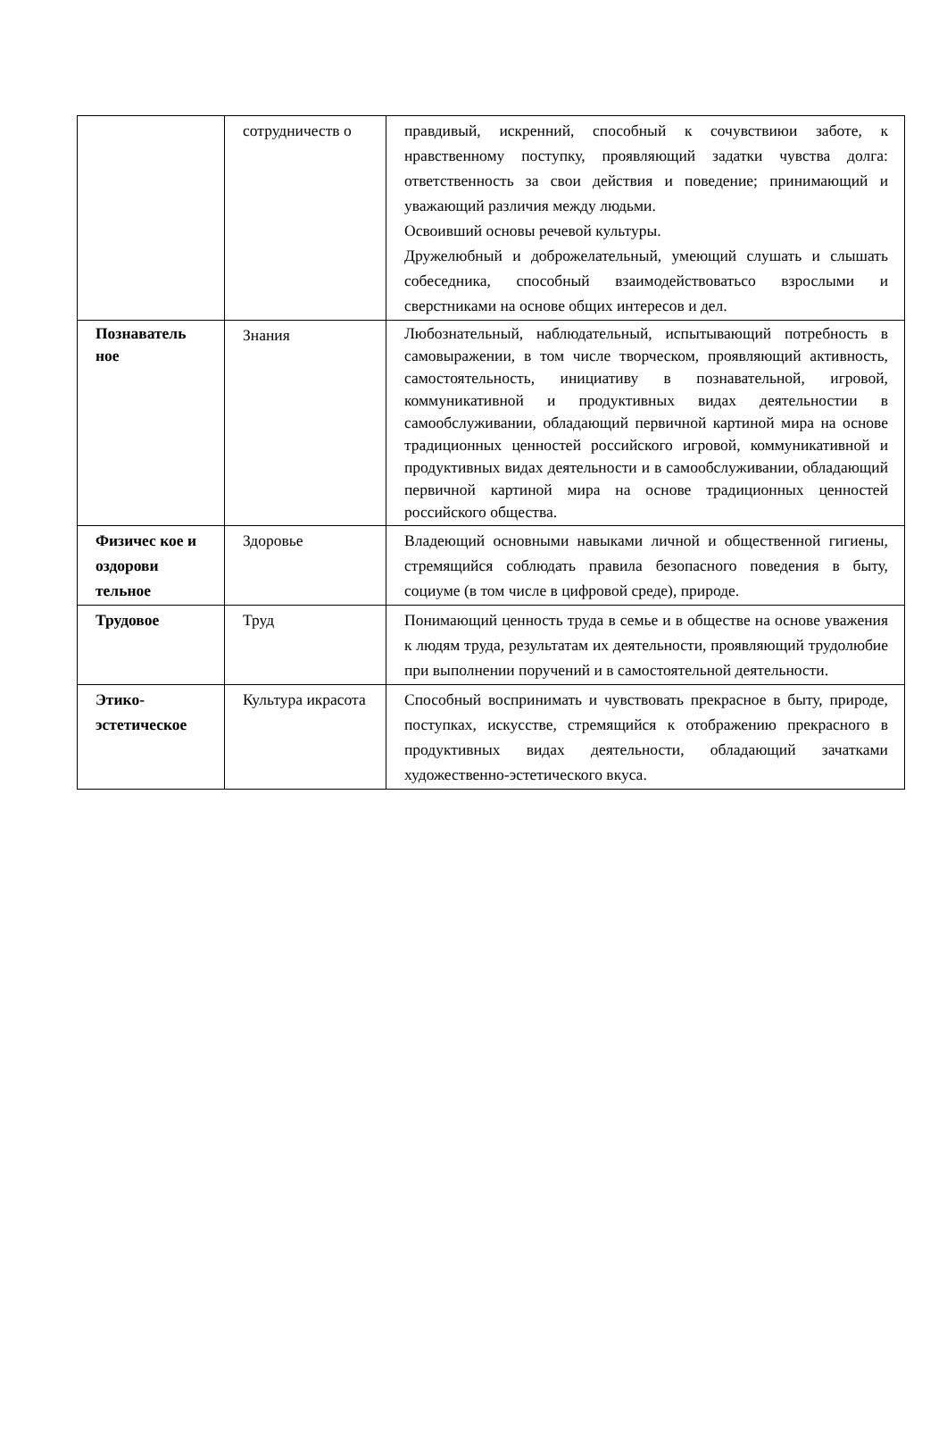| | сотрудничеств о | правдивый, искренний, способный к сочувствиюи заботе, к нравственному поступку, проявляющий задатки чувства долга: ответственность за свои действия и поведение; принимающий и уважающий различия между людьми. Освоивший основы речевой культуры. Дружелюбный и доброжелательный, умеющий слушать и слышать собеседника, способный взаимодействоватьсо взрослыми и сверстниками на основе общих интересов и дел. |
| Познаватель ное | Знания | Любознательный, наблюдательный, испытывающий потребность в самовыражении, в том числе творческом, проявляющий активность, самостоятельность, инициативу в познавательной, игровой, коммуникативной и продуктивных видах деятельностии в самообслуживании, обладающий первичной картиной мира на основе традиционных ценностей российского игровой, коммуникативной и продуктивных видах деятельности и в самообслуживании, обладающий первичной картиной мира на основе традиционных ценностей российского общества. |
| Физичес кое и оздорови тельное | Здоровье | Владеющий основными навыками личной и общественной гигиены, стремящийся соблюдать правила безопасного поведения в быту, социуме (в том числе в цифровой среде), природе. |
| Трудовое | Труд | Понимающий ценность труда в семье и в обществе на основе уважения к людям труда, результатам их деятельности, проявляющий трудолюбие при выполнении поручений и в самостоятельной деятельности. |
| Этико-эстетическое | Культура икрасота | Способный воспринимать и чувствовать прекрасное в быту, природе, поступках, искусстве, стремящийся к отображению прекрасного в продуктивных видах деятельности, обладающий зачатками художественно-эстетического вкуса. |